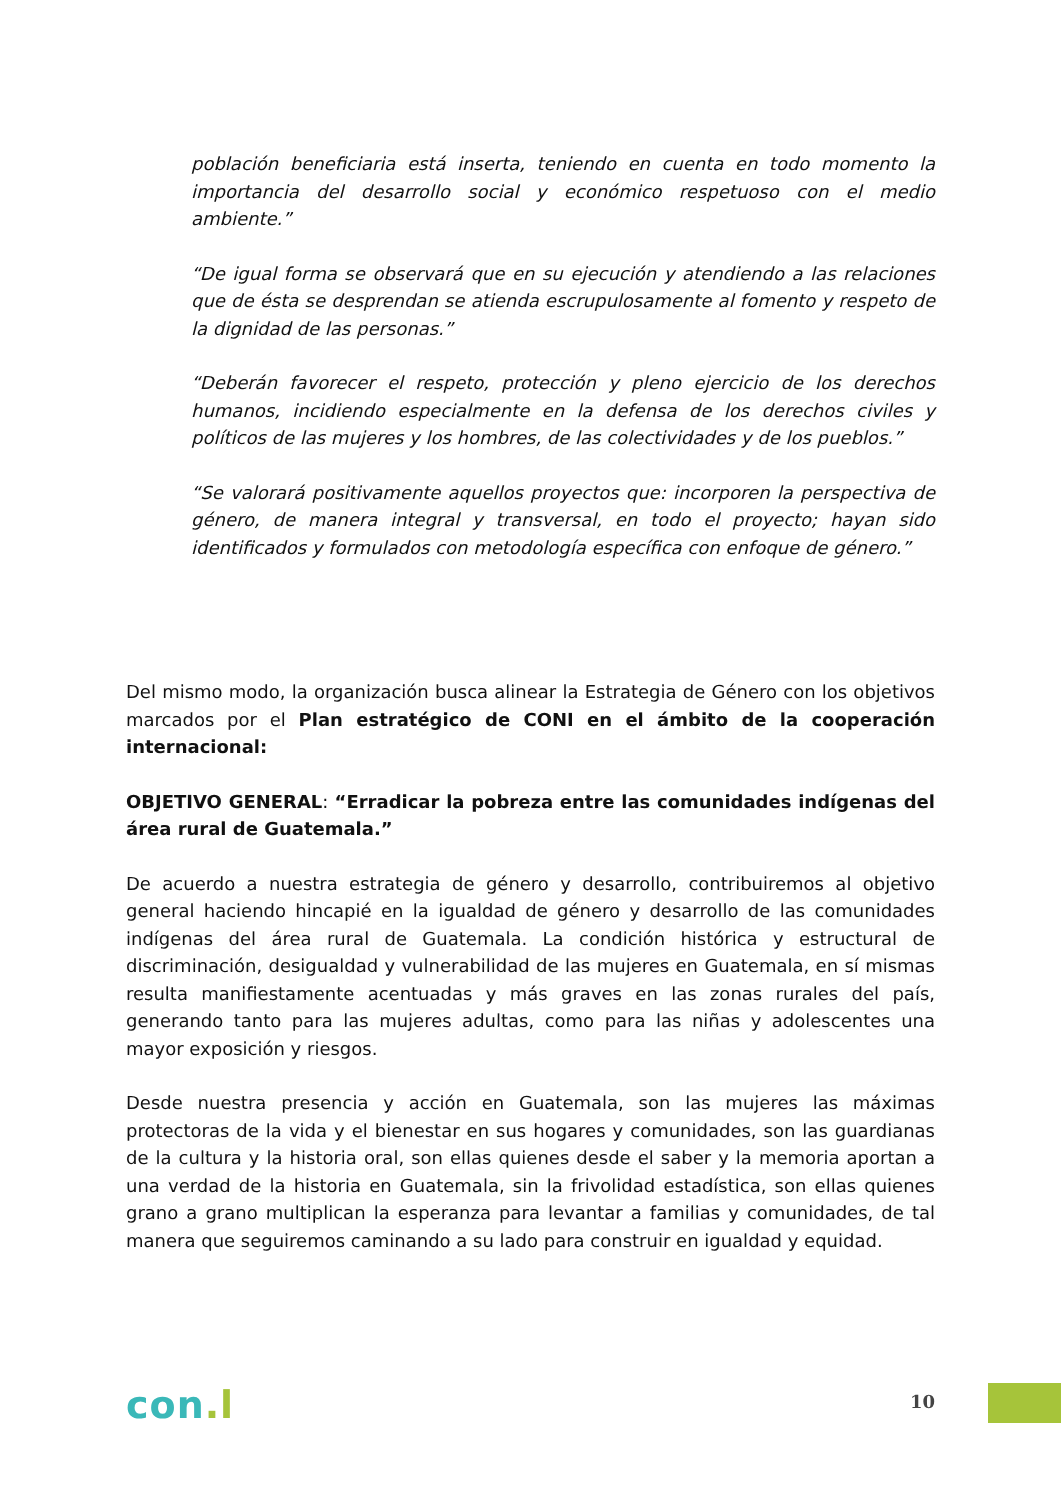población beneficiaria está inserta, teniendo en cuenta en todo momento la importancia del desarrollo social y económico respetuoso con el medio ambiente.”
“De igual forma se observará que en su ejecución y atendiendo a las relaciones que de ésta se desprendan se atienda escrupulosamente al fomento y respeto de la dignidad de las personas.”
“Deberán favorecer el respeto, protección y pleno ejercicio de los derechos humanos, incidiendo especialmente en la defensa de los derechos civiles y políticos de las mujeres y los hombres, de las colectividades y de los pueblos.”
“Se valorará positivamente aquellos proyectos que: incorporen la perspectiva de género, de manera integral y transversal, en todo el proyecto; hayan sido identificados y formulados con metodología específica con enfoque de género.”
Del mismo modo, la organización busca alinear la Estrategia de Género con los objetivos marcados por el Plan estratégico de CONI en el ámbito de la cooperación internacional:
OBJETIVO GENERAL: “Erradicar la pobreza entre las comunidades indígenas del área rural de Guatemala.”
De acuerdo a nuestra estrategia de género y desarrollo, contribuiremos al objetivo general haciendo hincapié en la igualdad de género y desarrollo de las comunidades indígenas del área rural de Guatemala. La condición histórica y estructural de discriminación, desigualdad y vulnerabilidad de las mujeres en Guatemala, en sí mismas resulta manifiestamente acentuadas y más graves en las zonas rurales del país, generando tanto para las mujeres adultas, como para las niñas y adolescentes una mayor exposición y riesgos.
Desde nuestra presencia y acción en Guatemala, son las mujeres las máximas protectoras de la vida y el bienestar en sus hogares y comunidades, son las guardianas de la cultura y la historia oral, son ellas quienes desde el saber y la memoria aportan a una verdad de la historia en Guatemala, sin la frivolidad estadística, son ellas quienes grano a grano multiplican la esperanza para levantar a familias y comunidades, de tal manera que seguiremos caminando a su lado para construir en igualdad y equidad.
con.l
10